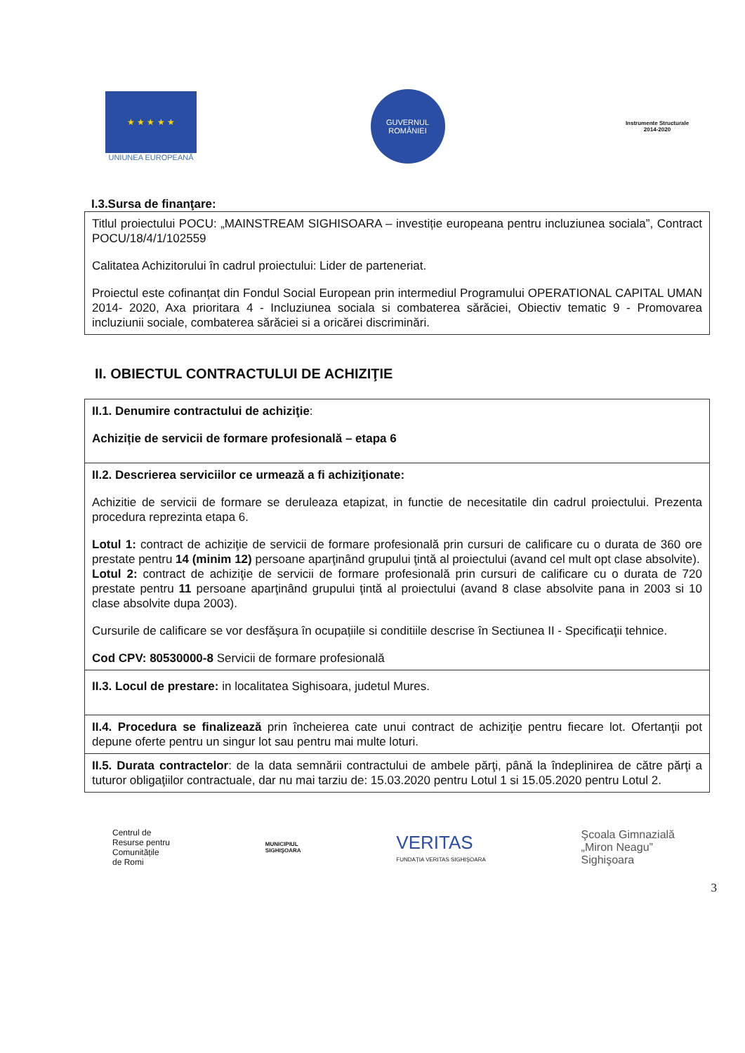★ ★ ★ ★ ★
UNIUNEA EUROPEANĂ
GUVERNUL
ROMÂNIEI
Instrumente Structurale
2014-2020
I.3.Sursa de finanţare:
| Titlul proiectului POCU: „MAINSTREAM SIGHISOARA – investiție europeana pentru incluziunea sociala”, Contract POCU/18/4/1/102559 Calitatea Achizitorului în cadrul proiectului: Lider de parteneriat. Proiectul este cofinanțat din Fondul Social European prin intermediul Programului OPERATIONAL CAPITAL UMAN 2014- 2020, Axa prioritara 4 - Incluziunea sociala si combaterea sărăciei, Obiectiv tematic 9 - Promovarea incluziunii sociale, combaterea sărăciei si a oricărei discriminări. |
II. OBIECTUL CONTRACTULUI DE ACHIZIŢIE
| II.1. Denumire contractului de achiziţie : Achiziție de servicii de formare profesională – etapa 6 |
| II.2. Descrierea serviciilor ce urmează a fi achiziţionate: Achizitie de servicii de formare se deruleaza etapizat, in functie de necesitatile din cadrul proiectului. Prezenta procedura reprezinta etapa 6. Lotul 1: contract de achiziţie de servicii de formare profesională prin cursuri de calificare cu o durata de 360 ore prestate pentru 14 (minim 12) persoane aparţinând grupului ţintă al proiectului (avand cel mult opt clase absolvite). Lotul 2: contract de achiziţie de servicii de formare profesională prin cursuri de calificare cu o durata de 720 prestate pentru 11 persoane aparţinând grupului ţintă al proiectului (avand 8 clase absolvite pana in 2003 si 10 clase absolvite dupa 2003). Cursurile de calificare se vor desfăşura în ocupațiile si conditiile descrise în Sectiunea II - Specificaţii tehnice. Cod CPV: 80530000-8 Servicii de formare profesională |
| II.3. Locul de prestare: in localitatea Sighisoara, judetul Mures. |
| II.4. Procedura se finalizează prin încheierea cate unui contract de achiziţie pentru fiecare lot. Ofertanţii pot depune oferte pentru un singur lot sau pentru mai multe loturi. |
| II.5. Durata contractelor : de la data semnării contractului de ambele părţi, până la îndeplinirea de către părţi a tuturor obligaţiilor contractuale, dar nu mai tarziu de: 15.03.2020 pentru Lotul 1 si 15.05.2020 pentru Lotul 2. |
Centrul de
Resurse pentru
Comunitățile
de Romi
MUNICIPIUL
SIGHIŞOARA
VERITAS
FUNDAȚIA VERITAS SIGHIŞOARA
Şcoala Gimnazială
„Miron Neagu”
Sighişoara
3